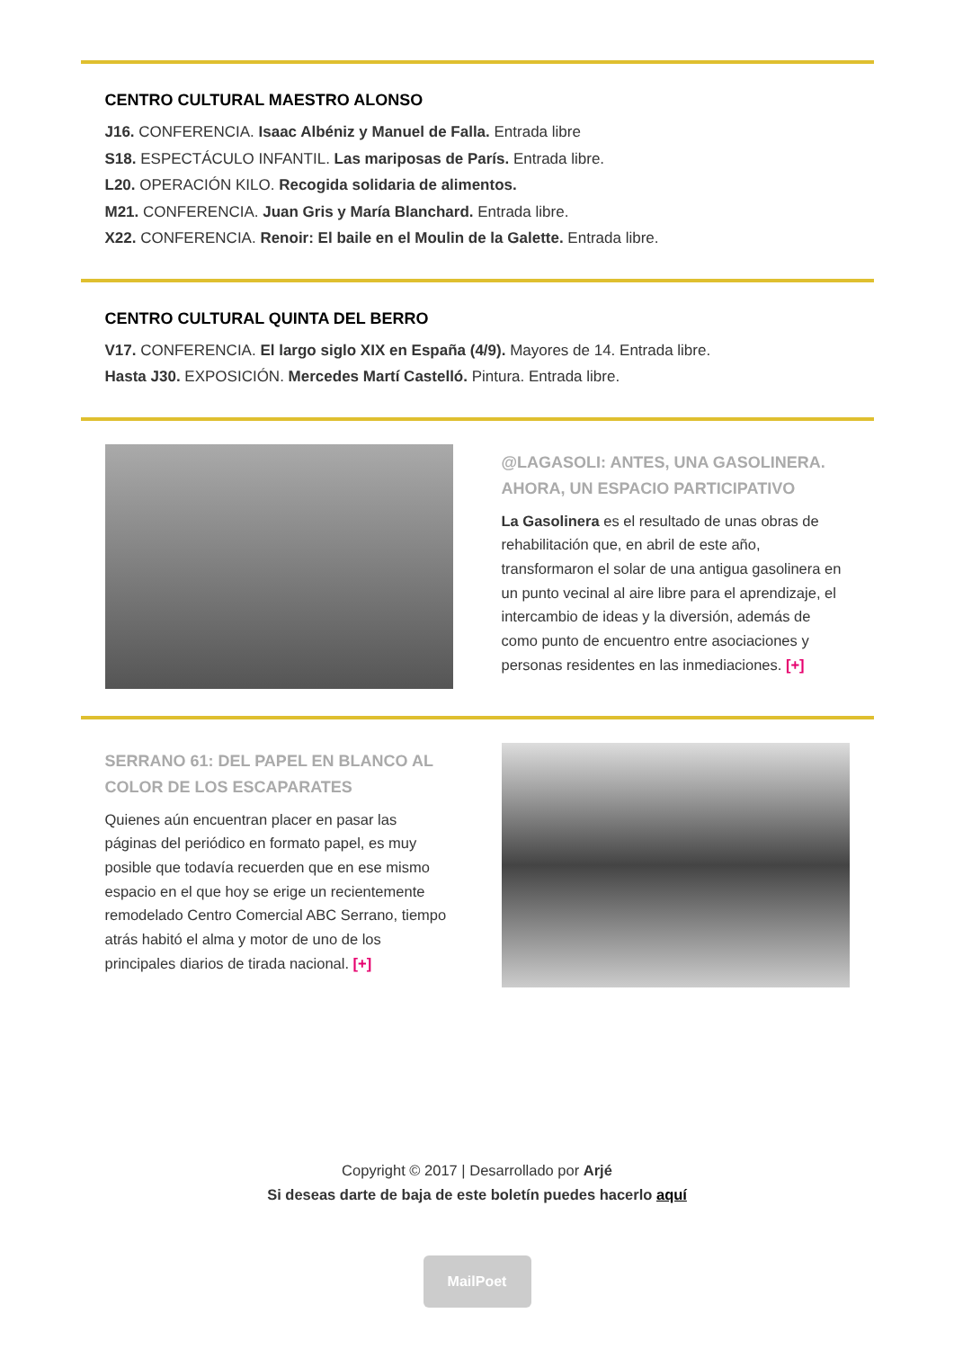CENTRO CULTURAL MAESTRO ALONSO
J16. CONFERENCIA. Isaac Albéniz y Manuel de Falla. Entrada libre
S18. ESPECTÁCULO INFANTIL. Las mariposas de París. Entrada libre.
L20. OPERACIÓN KILO. Recogida solidaria de alimentos.
M21. CONFERENCIA. Juan Gris y María Blanchard. Entrada libre.
X22. CONFERENCIA. Renoir: El baile en el Moulin de la Galette. Entrada libre.
CENTRO CULTURAL QUINTA DEL BERRO
V17. CONFERENCIA. El largo siglo XIX en España (4/9). Mayores de 14. Entrada libre.
Hasta J30. EXPOSICIÓN. Mercedes Martí Castelló. Pintura. Entrada libre.
@LAGASOLI: ANTES, UNA GASOLINERA. AHORA, UN ESPACIO PARTICIPATIVO
La Gasolinera es el resultado de unas obras de rehabilitación que, en abril de este año, transformaron el solar de una antigua gasolinera en un punto vecinal al aire libre para el aprendizaje, el intercambio de ideas y la diversión, además de como punto de encuentro entre asociaciones y personas residentes en las inmediaciones. [+]
SERRANO 61: DEL PAPEL EN BLANCO AL COLOR DE LOS ESCAPARATES
Quienes aún encuentran placer en pasar las páginas del periódico en formato papel, es muy posible que todavía recuerden que en ese mismo espacio en el que hoy se erige un recientemente remodelado Centro Comercial ABC Serrano, tiempo atrás habitó el alma y motor de uno de los principales diarios de tirada nacional. [+]
Copyright © 2017 | Desarrollado por Arjé
Si deseas darte de baja de este boletín puedes hacerlo aquí
MailPoet